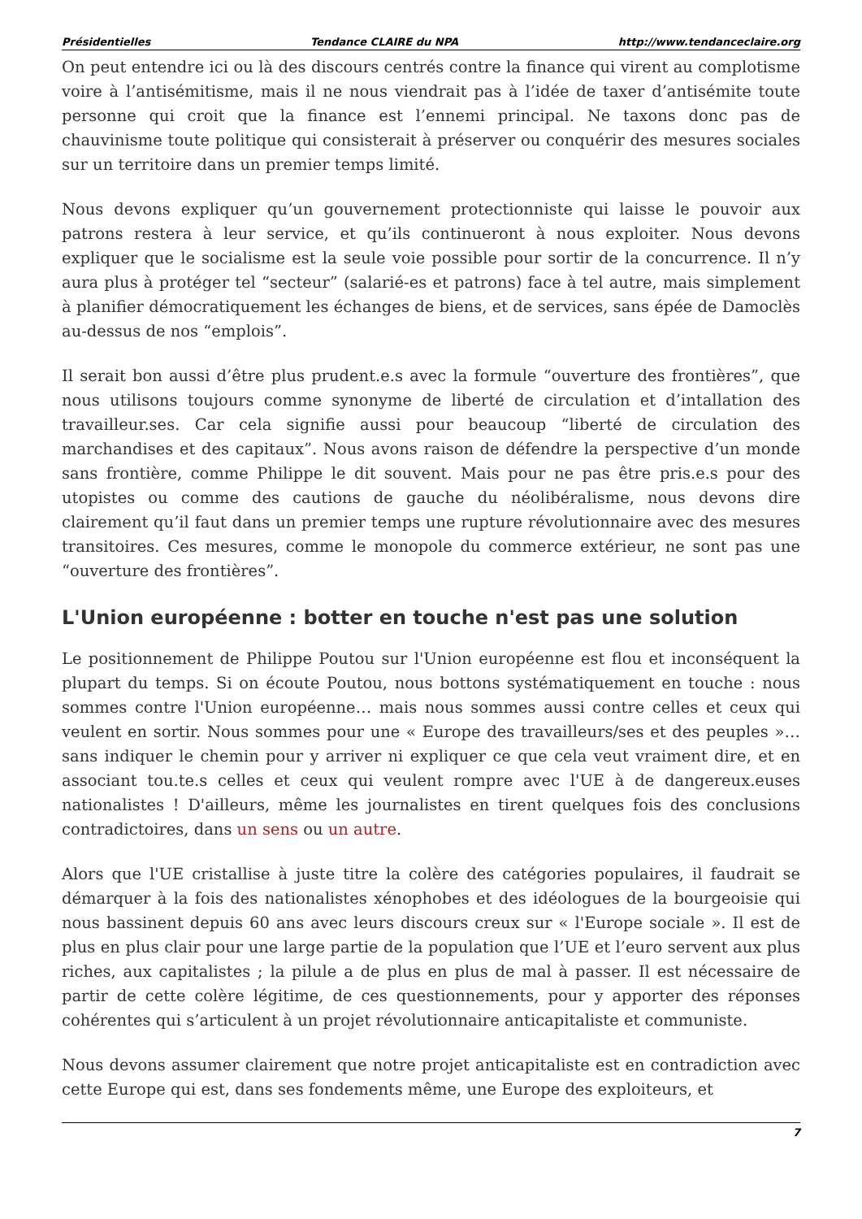Présidentielles Tendance CLAIRE du NPA http://www.tendanceclaire.org
On peut entendre ici ou là des discours centrés contre la finance qui virent au complotisme voire à l’antisémitisme, mais il ne nous viendrait pas à l’idée de taxer d’antisémite toute personne qui croit que la finance est l’ennemi principal. Ne taxons donc pas de chauvinisme toute politique qui consisterait à préserver ou conquérir des mesures sociales sur un territoire dans un premier temps limité.
Nous devons expliquer qu’un gouvernement protectionniste qui laisse le pouvoir aux patrons restera à leur service, et qu’ils continueront à nous exploiter. Nous devons expliquer que le socialisme est la seule voie possible pour sortir de la concurrence. Il n’y aura plus à protéger tel “secteur” (salarié-es et patrons) face à tel autre, mais simplement à planifier démocratiquement les échanges de biens, et de services, sans épée de Damoclès au-dessus de nos “emplois”.
Il serait bon aussi d’être plus prudent.e.s avec la formule “ouverture des frontières”, que nous utilisons toujours comme synonyme de liberté de circulation et d’intallation des travailleur.ses. Car cela signifie aussi pour beaucoup “liberté de circulation des marchandises et des capitaux”. Nous avons raison de défendre la perspective d’un monde sans frontière, comme Philippe le dit souvent. Mais pour ne pas être pris.e.s pour des utopistes ou comme des cautions de gauche du néolibéralisme, nous devons dire clairement qu’il faut dans un premier temps une rupture révolutionnaire avec des mesures transitoires. Ces mesures, comme le monopole du commerce extérieur, ne sont pas une “ouverture des frontières”.
L'Union européenne : botter en touche n'est pas une solution
Le positionnement de Philippe Poutou sur l'Union européenne est flou et inconséquent la plupart du temps. Si on écoute Poutou, nous bottons systématiquement en touche : nous sommes contre l'Union européenne… mais nous sommes aussi contre celles et ceux qui veulent en sortir. Nous sommes pour une « Europe des travailleurs/ses et des peuples »… sans indiquer le chemin pour y arriver ni expliquer ce que cela veut vraiment dire, et en associant tou.te.s celles et ceux qui veulent rompre avec l'UE à de dangereux.euses nationalistes ! D'ailleurs, même les journalistes en tirent quelques fois des conclusions contradictoires, dans un sens ou un autre.
Alors que l'UE cristallise à juste titre la colère des catégories populaires, il faudrait se démarquer à la fois des nationalistes xénophobes et des idéologues de la bourgeoisie qui nous bassinent depuis 60 ans avec leurs discours creux sur « l'Europe sociale ». Il est de plus en plus clair pour une large partie de la population que l’UE et l’euro servent aux plus riches, aux capitalistes ; la pilule a de plus en plus de mal à passer. Il est nécessaire de partir de cette colère légitime, de ces questionnements, pour y apporter des réponses cohérentes qui s’articulent à un projet révolutionnaire anticapitaliste et communiste.
Nous devons assumer clairement que notre projet anticapitaliste est en contradiction avec cette Europe qui est, dans ses fondements même, une Europe des exploiteurs, et
7